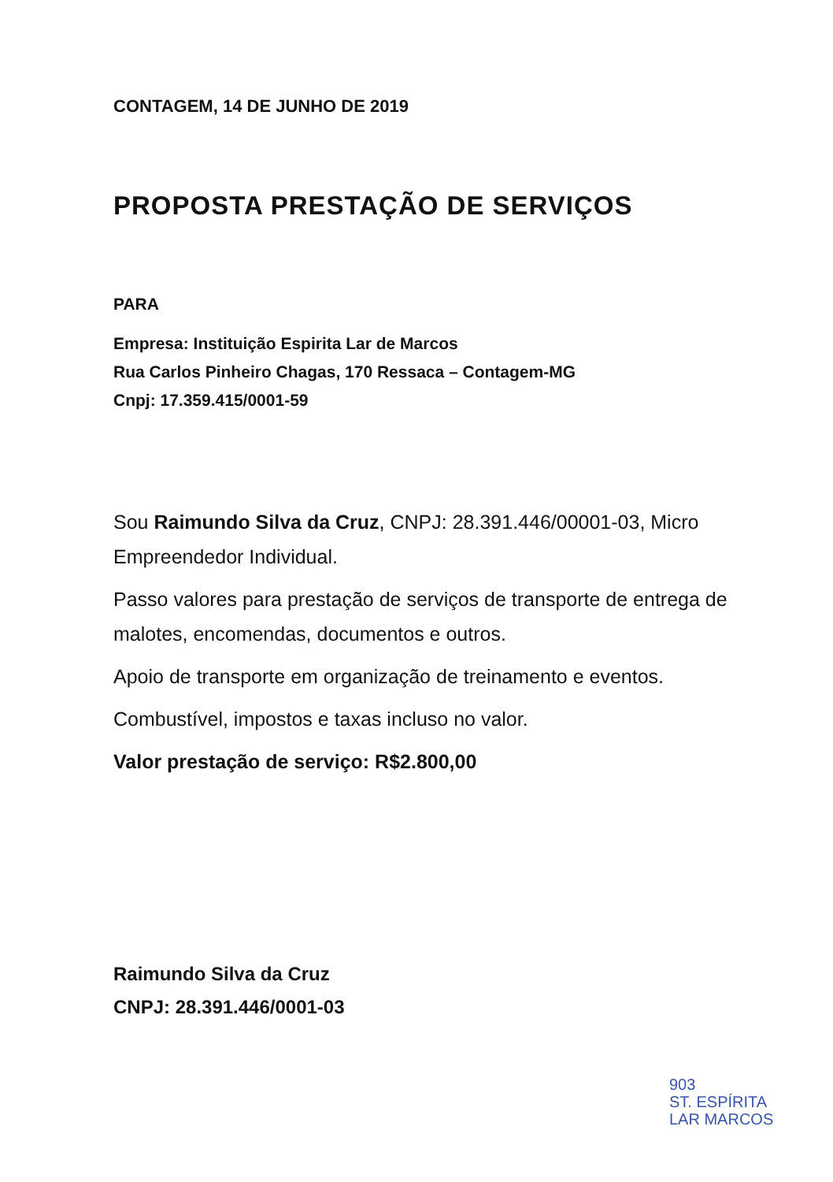CONTAGEM, 14 DE JUNHO DE 2019
PROPOSTA PRESTAÇÃO DE SERVIÇOS
PARA
Empresa: Instituição Espirita Lar de Marcos
Rua Carlos Pinheiro Chagas, 170 Ressaca – Contagem-MG
Cnpj: 17.359.415/0001-59
Sou Raimundo Silva da Cruz, CNPJ: 28.391.446/00001-03, Micro Empreendedor Individual.
Passo valores para prestação de serviços de transporte de entrega de malotes, encomendas, documentos e outros.
Apoio de transporte em organização de treinamento e eventos.
Combustível, impostos e taxas incluso no valor.
Valor prestação de serviço: R$2.800,00
Raimundo Silva da Cruz
CNPJ: 28.391.446/0001-03
903
ST. ESPÍRITA
LAR MARCOS